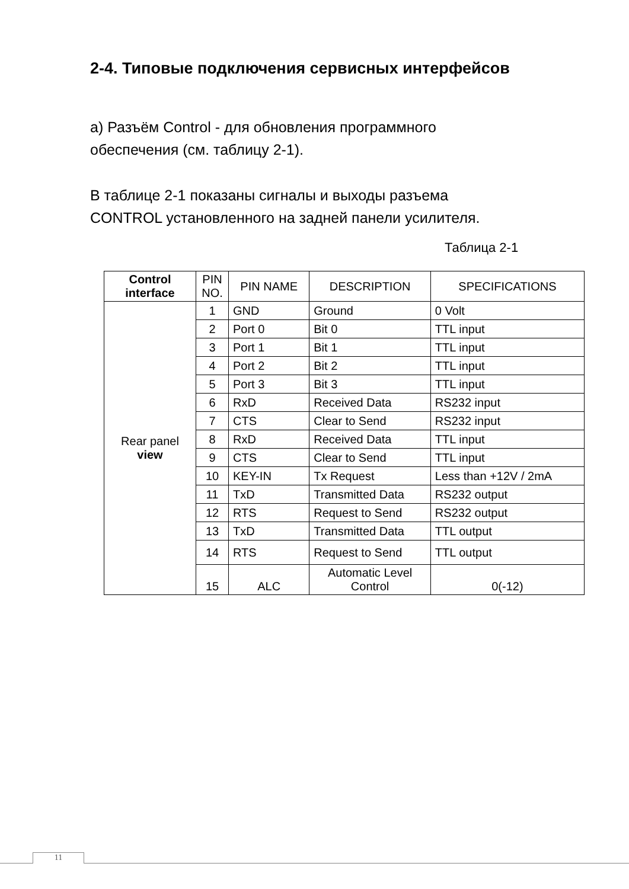2-4. Типовые подключения сервисных интерфейсов
а) Разъём Control - для обновления программного
обеспечения (см. таблицу 2-1).
В таблице 2-1 показаны сигналы и выходы разъема
CONTROL установленного на задней панели усилителя.
Таблица 2-1
| Control interface | PIN NO. | PIN NAME | DESCRIPTION | SPECIFICATIONS |
| --- | --- | --- | --- | --- |
| Rear panel view | 1 | GND | Ground | 0 Volt |
| | 2 | Port 0 | Bit 0 | TTL input |
| | 3 | Port 1 | Bit 1 | TTL input |
| | 4 | Port 2 | Bit 2 | TTL input |
| | 5 | Port 3 | Bit 3 | TTL input |
| | 6 | RxD | Received Data | RS232 input |
| | 7 | CTS | Clear to Send | RS232 input |
| | 8 | RxD | Received Data | TTL input |
| | 9 | CTS | Clear to Send | TTL input |
| | 10 | KEY-IN | Tx Request | Less than +12V / 2mA |
| | 11 | TxD | Transmitted Data | RS232 output |
| | 12 | RTS | Request to Send | RS232 output |
| | 13 | TxD | Transmitted Data | TTL output |
| | 14 | RTS | Request to Send | TTL output |
| | 15 | ALC | Automatic Level Control | 0(-12) |
11